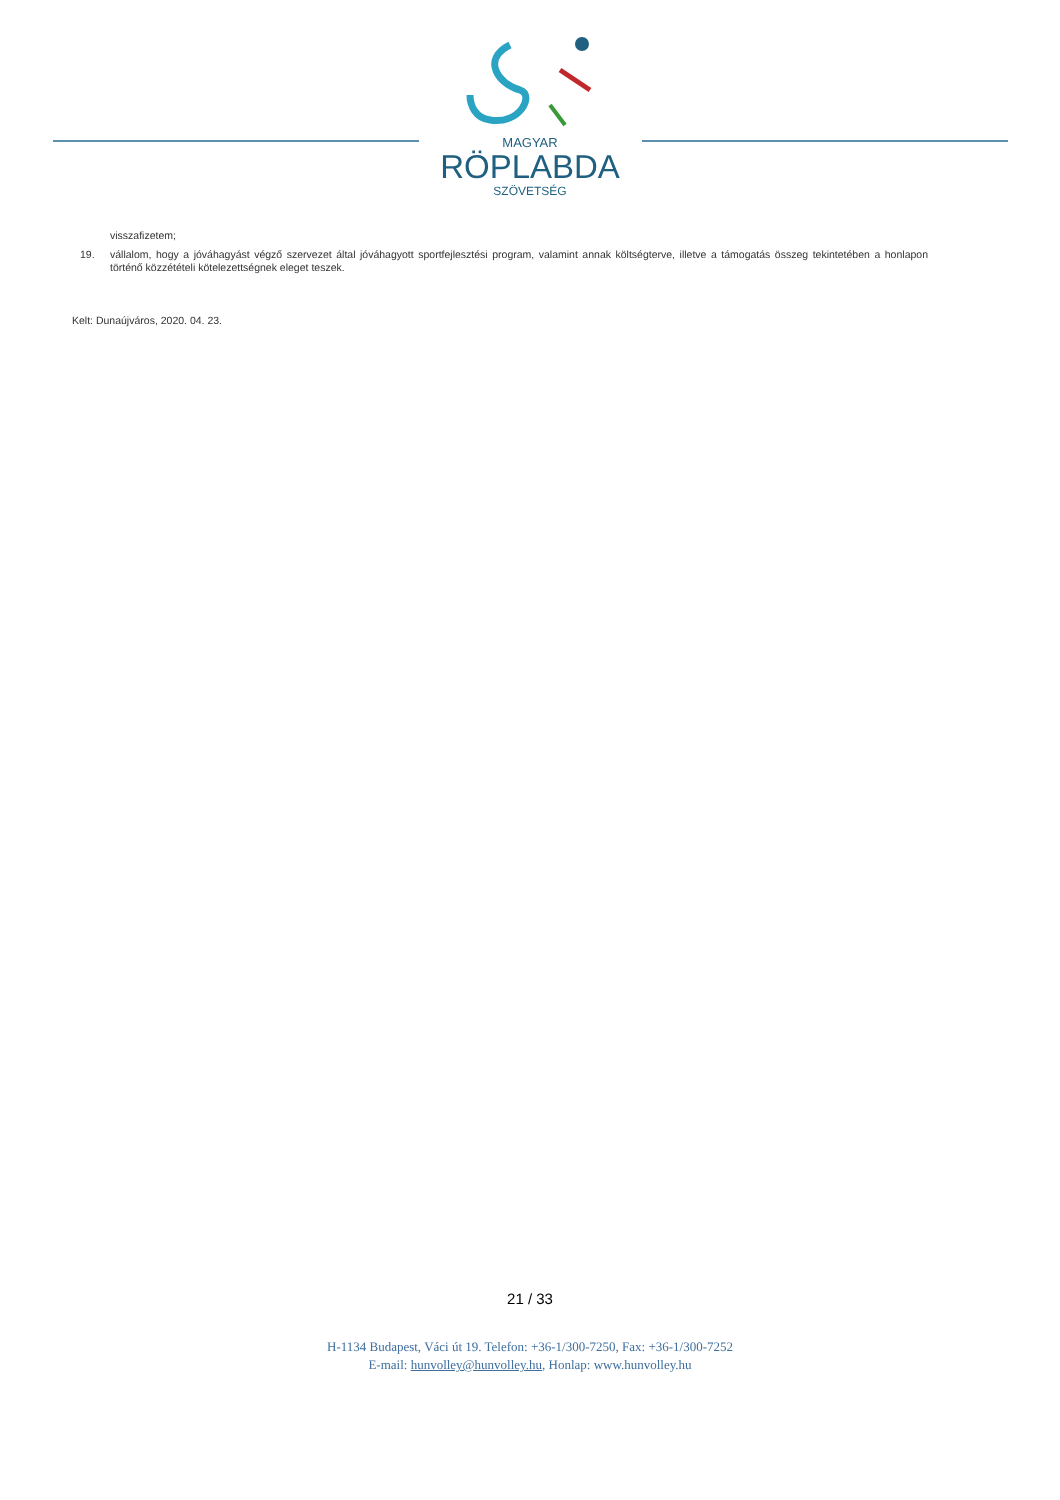MAGYAR
RÖPLABDA
SZÖVETSÉG
visszafizetem;
19. vállalom, hogy a jóváhagyást végző szervezet által jóváhagyott sportfejlesztési program, valamint annak költségterve, illetve a támogatás összeg tekintetében a honlapon történő közzétételi kötelezettségnek eleget teszek.
Kelt: Dunaújváros, 2020. 04. 23.
21 / 33
H-1134 Budapest, Váci út 19. Telefon: +36-1/300-7250, Fax: +36-1/300-7252
E-mail: hunvolley@hunvolley.hu, Honlap: www.hunvolley.hu